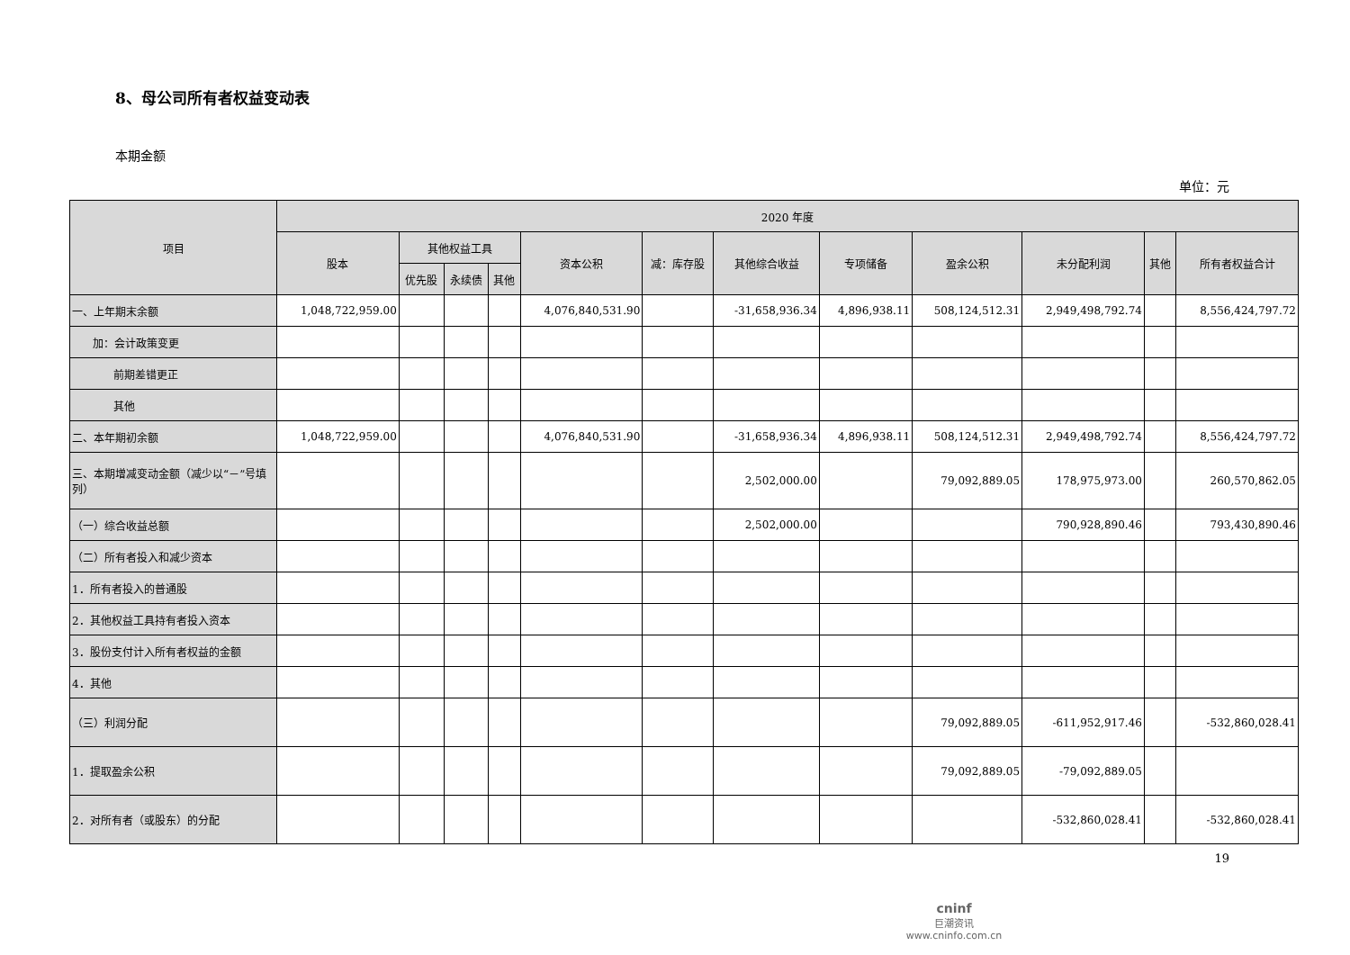8、母公司所有者权益变动表
本期金额
单位：元
| 项目 | 2020 年度 | | | | | | | | | | | |
| --- | --- | --- | --- | --- | --- | --- | --- | --- | --- | --- | --- | --- |
| | 股本 | 其他权益工具 | | | 资本公积 | 减：库存股 | 其他综合收益 | 专项储备 | 盈余公积 | 未分配利润 | 其他 | 所有者权益合计 |
| | | 优先股 | 永续债 | 其他 | | | | | | | | |
| 一、上年期末余额 | 1,048,722,959.00 | | | | 4,076,840,531.90 | | -31,658,936.34 | 4,896,938.11 | 508,124,512.31 | 2,949,498,792.74 | | 8,556,424,797.72 |
| 加：会计政策变更 | | | | | | | | | | | | |
| 前期差错更正 | | | | | | | | | | | | |
| 其他 | | | | | | | | | | | | |
| 二、本年期初余额 | 1,048,722,959.00 | | | | 4,076,840,531.90 | | -31,658,936.34 | 4,896,938.11 | 508,124,512.31 | 2,949,498,792.74 | | 8,556,424,797.72 |
| 三、本期增减变动金额（减少以“－”号填列） | | | | | | | 2,502,000.00 | | 79,092,889.05 | 178,975,973.00 | | 260,570,862.05 |
| （一）综合收益总额 | | | | | | | 2,502,000.00 | | | 790,928,890.46 | | 793,430,890.46 |
| （二）所有者投入和减少资本 | | | | | | | | | | | | |
| 1．所有者投入的普通股 | | | | | | | | | | | | |
| 2．其他权益工具持有者投入资本 | | | | | | | | | | | | |
| 3．股份支付计入所有者权益的金额 | | | | | | | | | | | | |
| 4．其他 | | | | | | | | | | | | |
| （三）利润分配 | | | | | | | | | 79,092,889.05 | -611,952,917.46 | | -532,860,028.41 |
| 1．提取盈余公积 | | | | | | | | | 79,092,889.05 | -79,092,889.05 | | |
| 2．对所有者（或股东）的分配 | | | | | | | | | | -532,860,028.41 | | -532,860,028.41 |
19
cninf
巨潮资讯
www.cninfo.com.cn